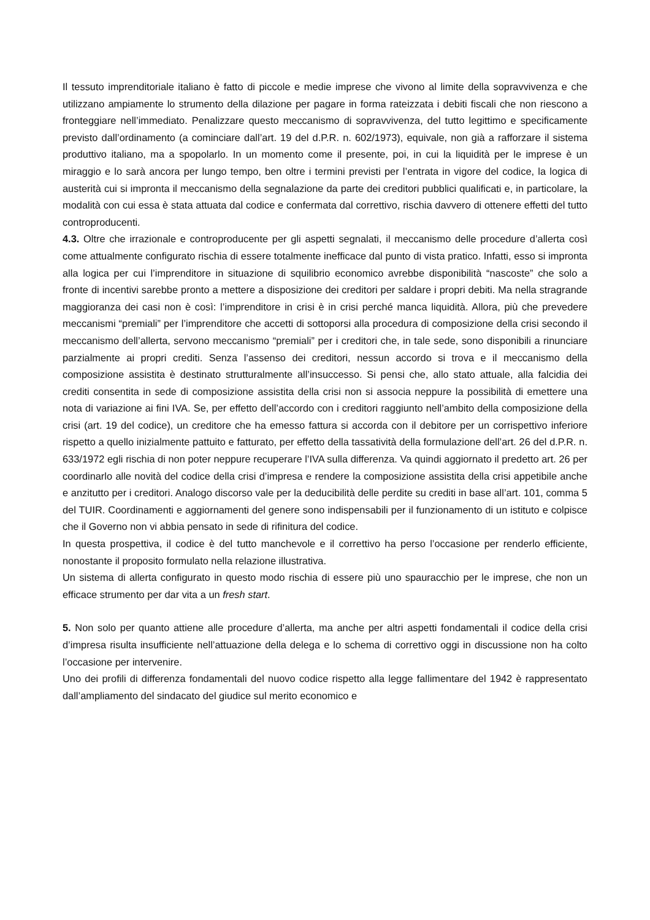Il tessuto imprenditoriale italiano è fatto di piccole e medie imprese che vivono al limite della sopravvivenza e che utilizzano ampiamente lo strumento della dilazione per pagare in forma rateizzata i debiti fiscali che non riescono a fronteggiare nell’immediato. Penalizzare questo meccanismo di sopravvivenza, del tutto legittimo e specificamente previsto dall’ordinamento (a cominciare dall’art. 19 del d.P.R. n. 602/1973), equivale, non già a rafforzare il sistema produttivo italiano, ma a spopolarlo. In un momento come il presente, poi, in cui la liquidità per le imprese è un miraggio e lo sarà ancora per lungo tempo, ben oltre i termini previsti per l’entrata in vigore del codice, la logica di austerità cui si impronta il meccanismo della segnalazione da parte dei creditori pubblici qualificati e, in particolare, la modalità con cui essa è stata attuata dal codice e confermata dal correttivo, rischia davvero di ottenere effetti del tutto controproducenti.
4.3. Oltre che irrazionale e controproducente per gli aspetti segnalati, il meccanismo delle procedure d’allerta così come attualmente configurato rischia di essere totalmente inefficace dal punto di vista pratico. Infatti, esso si impronta alla logica per cui l’imprenditore in situazione di squilibrio economico avrebbe disponibilità “nascoste” che solo a fronte di incentivi sarebbe pronto a mettere a disposizione dei creditori per saldare i propri debiti. Ma nella stragrande maggioranza dei casi non è così: l’imprenditore in crisi è in crisi perché manca liquidità. Allora, più che prevedere meccanismi “premiali” per l’imprenditore che accetti di sottoporsi alla procedura di composizione della crisi secondo il meccanismo dell’allerta, servono meccanismo “premiali” per i creditori che, in tale sede, sono disponibili a rinunciare parzialmente ai propri crediti. Senza l’assenso dei creditori, nessun accordo si trova e il meccanismo della composizione assistita è destinato strutturalmente all’insuccesso. Si pensi che, allo stato attuale, alla falcidia dei crediti consentita in sede di composizione assistita della crisi non si associa neppure la possibilità di emettere una nota di variazione ai fini IVA. Se, per effetto dell’accordo con i creditori raggiunto nell’ambito della composizione della crisi (art. 19 del codice), un creditore che ha emesso fattura si accorda con il debitore per un corrispettivo inferiore rispetto a quello inizialmente pattuito e fatturato, per effetto della tassatività della formulazione dell’art. 26 del d.P.R. n. 633/1972 egli rischia di non poter neppure recuperare l’IVA sulla differenza. Va quindi aggiornato il predetto art. 26 per coordinarlo alle novità del codice della crisi d’impresa e rendere la composizione assistita della crisi appetibile anche e anzitutto per i creditori. Analogo discorso vale per la deducibilità delle perdite su crediti in base all’art. 101, comma 5 del TUIR. Coordinamenti e aggiornamenti del genere sono indispensabili per il funzionamento di un istituto e colpisce che il Governo non vi abbia pensato in sede di rifinitura del codice.
In questa prospettiva, il codice è del tutto manchevole e il correttivo ha perso l’occasione per renderlo efficiente, nonostante il proposito formulato nella relazione illustrativa.
Un sistema di allerta configurato in questo modo rischia di essere più uno spauracchio per le imprese, che non un efficace strumento per dar vita a un fresh start.
5. Non solo per quanto attiene alle procedure d’allerta, ma anche per altri aspetti fondamentali il codice della crisi d’impresa risulta insufficiente nell’attuazione della delega e lo schema di correttivo oggi in discussione non ha colto l’occasione per intervenire.
Uno dei profili di differenza fondamentali del nuovo codice rispetto alla legge fallimentare del 1942 è rappresentato dall’ampliamento del sindacato del giudice sul merito economico e